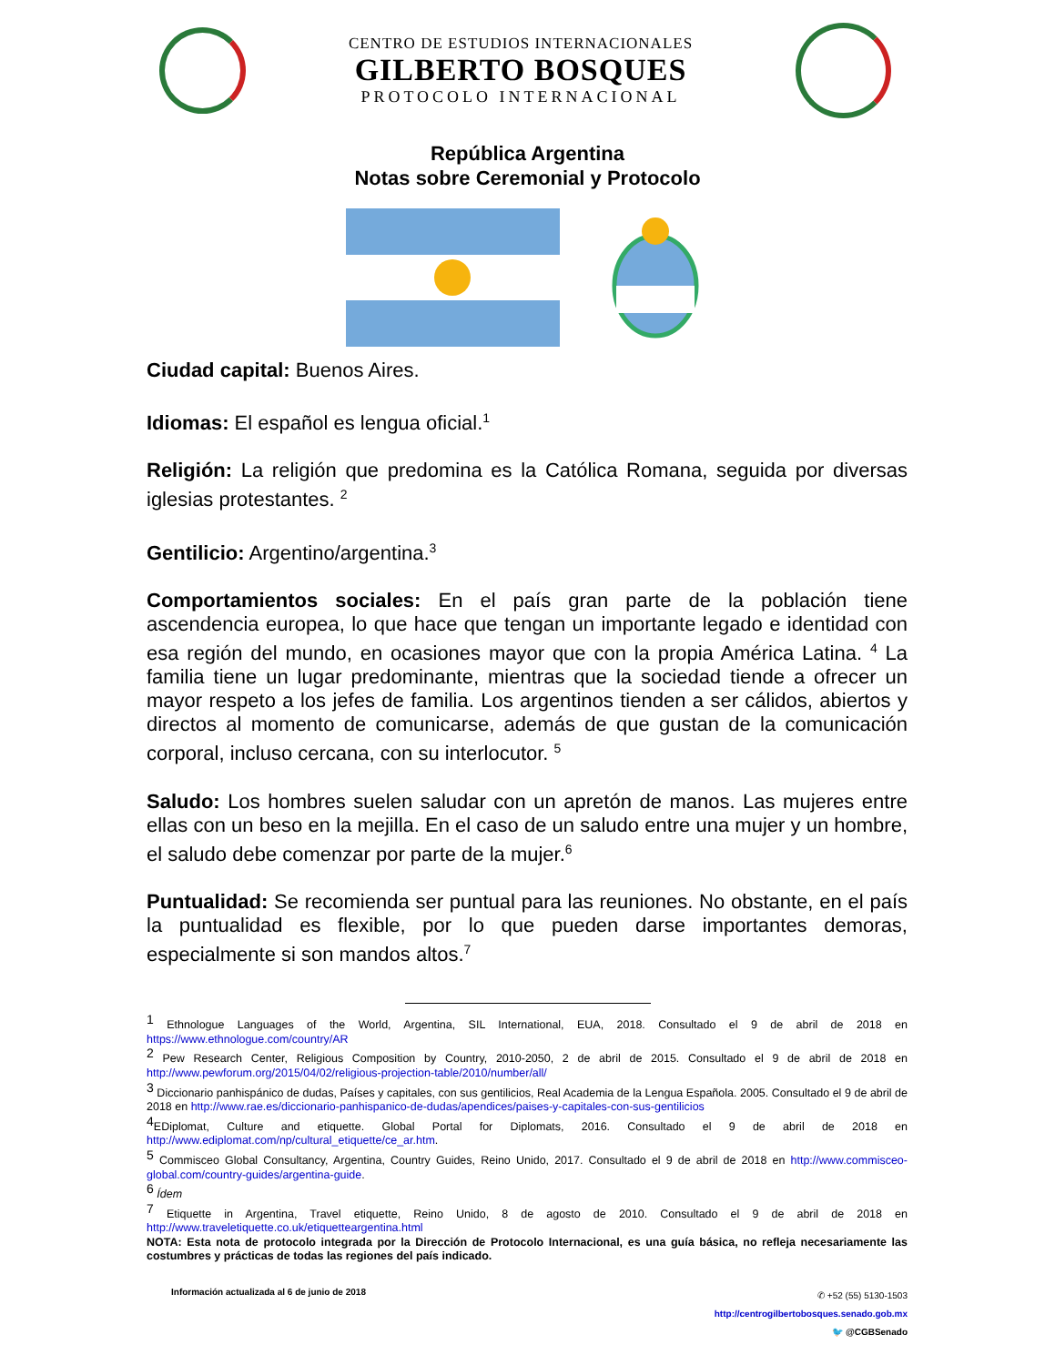CENTRO DE ESTUDIOS INTERNACIONALES
GILBERTO BOSQUES
PROTOCOLO INTERNACIONAL
República Argentina
Notas sobre Ceremonial y Protocolo
Ciudad capital: Buenos Aires.
Idiomas: El español es lengua oficial.<sup>1</sup>
Religión: La religión que predomina es la Católica Romana, seguida por diversas iglesias protestantes. <sup>2</sup>
Gentilicio: Argentino/argentina.<sup>3</sup>
Comportamientos sociales: En el país gran parte de la población tiene ascendencia europea, lo que hace que tengan un importante legado e identidad con esa región del mundo, en ocasiones mayor que con la propia América Latina. <sup>4</sup> La familia tiene un lugar predominante, mientras que la sociedad tiende a ofrecer un mayor respeto a los jefes de familia. Los argentinos tienden a ser cálidos, abiertos y directos al momento de comunicarse, además de que gustan de la comunicación corporal, incluso cercana, con su interlocutor. <sup>5</sup>
Saludo: Los hombres suelen saludar con un apretón de manos. Las mujeres entre ellas con un beso en la mejilla. En el caso de un saludo entre una mujer y un hombre, el saludo debe comenzar por parte de la mujer.<sup>6</sup>
Puntualidad: Se recomienda ser puntual para las reuniones. No obstante, en el país la puntualidad es flexible, por lo que pueden darse importantes demoras, especialmente si son mandos altos.<sup>7</sup>
<sup>1</sup> Ethnologue Languages of the World, Argentina, SIL International, EUA, 2018. Consultado el 9 de abril de 2018 en https://www.ethnologue.com/country/AR
<sup>2</sup> Pew Research Center, Religious Composition by Country, 2010-2050, 2 de abril de 2015. Consultado el 9 de abril de 2018 en http://www.pewforum.org/2015/04/02/religious-projection-table/2010/number/all/
<sup>3</sup> Diccionario panhispánico de dudas, Países y capitales, con sus gentilicios, Real Academia de la Lengua Española. 2005. Consultado el 9 de abril de 2018 en http://www.rae.es/diccionario-panhispanico-de-dudas/apendices/paises-y-capitales-con-sus-gentilicios
<sup>4</sup> EDiplomat, Culture and etiquette. Global Portal for Diplomats, 2016. Consultado el 9 de abril de 2018 en http://www.ediplomat.com/np/cultural_etiquette/ce_ar.htm.
<sup>5</sup> Commisceo Global Consultancy, Argentina, Country Guides, Reino Unido, 2017. Consultado el 9 de abril de 2018 en http://www.commisceo-global.com/country-guides/argentina-guide.
<sup>6</sup> Ídem
<sup>7</sup> Etiquette in Argentina, Travel etiquette, Reino Unido, 8 de agosto de 2010. Consultado el 9 de abril de 2018 en http://www.traveletiquette.co.uk/etiquetteargentina.html
NOTA: Esta nota de protocolo integrada por la Dirección de Protocolo Internacional, es una guía básica, no refleja necesariamente las costumbres y prácticas de todas las regiones del país indicado.
Información actualizada al 6 de junio de 2018
✆ +52 (55) 5130-1503
http://centrogilbertobosques.senado.gob.mx
🐦 @CGBSenado